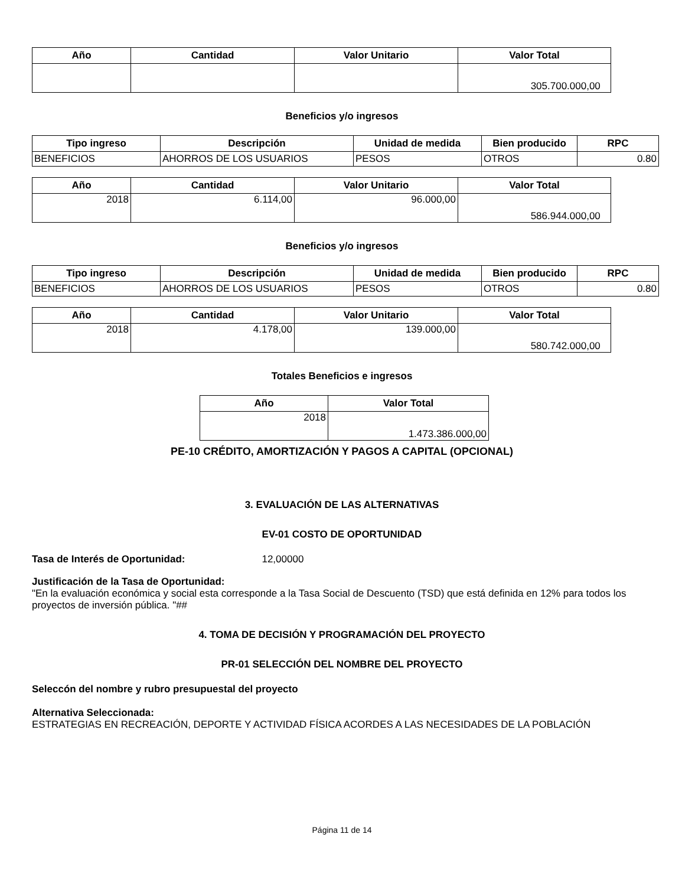| Año | Cantidad | Valor Unitario | Valor Total |
| --- | --- | --- | --- |
| | | | 305.700.000,00 |
Beneficios y/o ingresos
| Tipo ingreso | Descripción | Unidad de medida | Bien producido | RPC |
| --- | --- | --- | --- | --- |
| BENEFICIOS | AHORROS DE LOS USUARIOS | PESOS | OTROS | 0.80 |
| Año | Cantidad | Valor Unitario | Valor Total |
| --- | --- | --- | --- |
| 2018 | 6.114,00 | 96.000,00 | 586.944.000,00 |
Beneficios y/o ingresos
| Tipo ingreso | Descripción | Unidad de medida | Bien producido | RPC |
| --- | --- | --- | --- | --- |
| BENEFICIOS | AHORROS DE LOS USUARIOS | PESOS | OTROS | 0.80 |
| Año | Cantidad | Valor Unitario | Valor Total |
| --- | --- | --- | --- |
| 2018 | 4.178,00 | 139.000,00 | 580.742.000,00 |
Totales Beneficios e ingresos
| Año | Valor Total |
| --- | --- |
| 2018 | 1.473.386.000,00 |
PE-10 CRÉDITO, AMORTIZACIÓN Y PAGOS A CAPITAL (OPCIONAL)
3. EVALUACIÓN DE LAS ALTERNATIVAS
EV-01 COSTO DE OPORTUNIDAD
Tasa de Interés de Oportunidad: 12,00000
Justificación de la Tasa de Oportunidad:
"En la evaluación económica y social esta corresponde a la Tasa Social de Descuento (TSD) que está definida en 12% para todos los proyectos de inversión pública. "##
4. TOMA DE DECISIÓN Y PROGRAMACIÓN DEL PROYECTO
PR-01 SELECCIÓN DEL NOMBRE DEL PROYECTO
Seleccón del nombre y rubro presupuestal del proyecto
Alternativa Seleccionada:
ESTRATEGIAS EN RECREACIÓN, DEPORTE Y ACTIVIDAD FÍSICA ACORDES A LAS NECESIDADES DE LA POBLACIÓN
Página 11 de 14